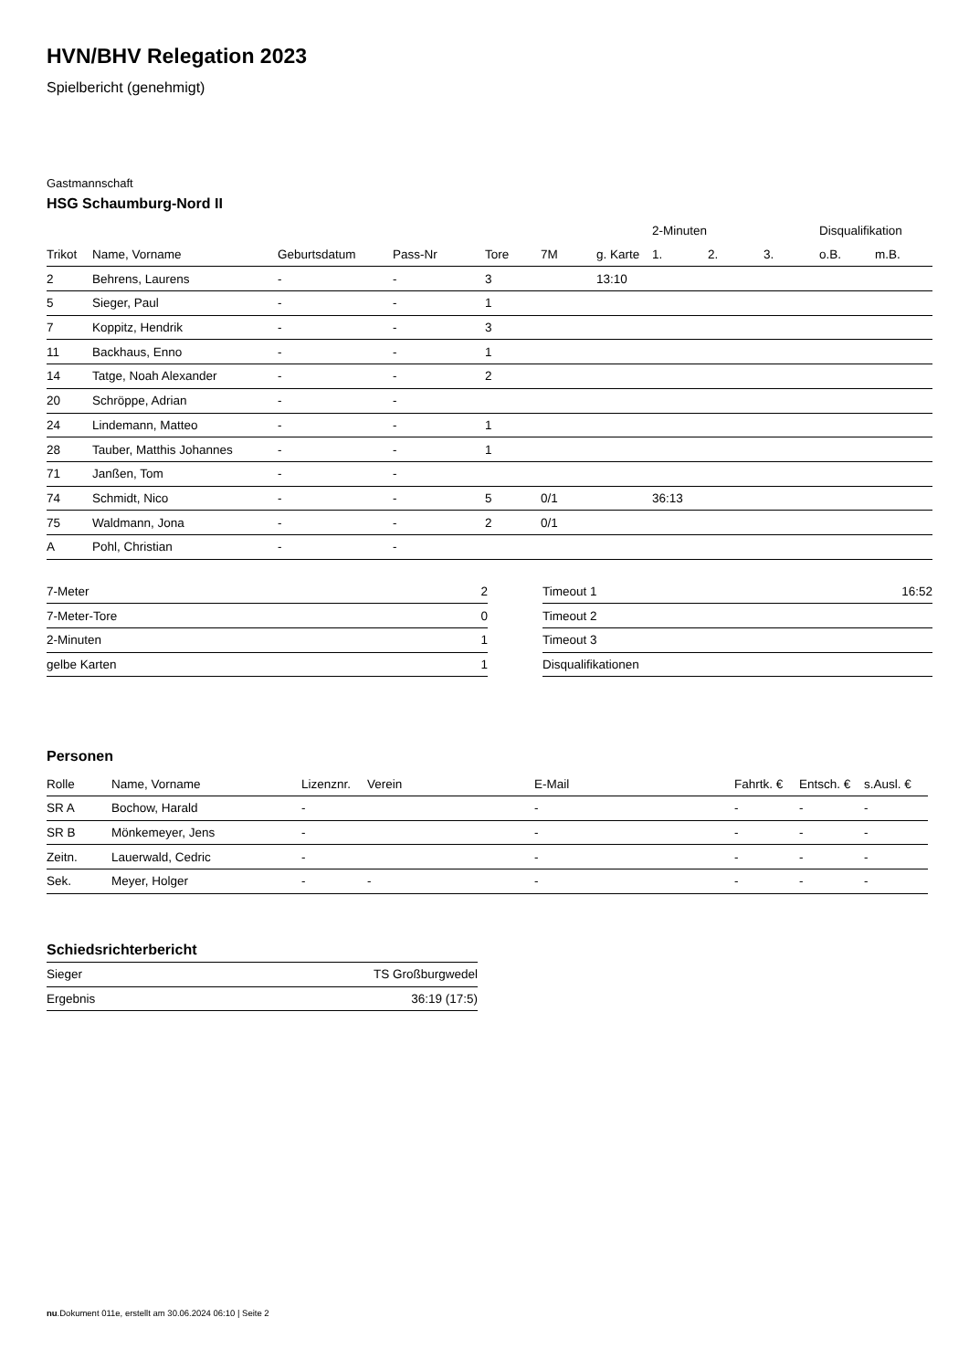HVN/BHV Relegation 2023
Spielbericht (genehmigt)
Gastmannschaft
HSG Schaumburg-Nord II
| | | | | | | | 2-Minuten | | | Disqualifikation | |
| --- | --- | --- | --- | --- | --- | --- | --- | --- | --- | --- | --- |
| Trikot | Name, Vorname | Geburtsdatum | Pass-Nr | Tore | 7M | g. Karte | 1. | 2. | 3. | o.B. | m.B. |
| 2 | Behrens, Laurens | - | - | 3 | | 13:10 | | | | | |
| 5 | Sieger, Paul | - | - | 1 | | | | | | | |
| 7 | Koppitz, Hendrik | - | - | 3 | | | | | | | |
| 11 | Backhaus, Enno | - | - | 1 | | | | | | | |
| 14 | Tatge, Noah Alexander | - | - | 2 | | | | | | | |
| 20 | Schröppe, Adrian | - | - | | | | | | | | |
| 24 | Lindemann, Matteo | - | - | 1 | | | | | | | |
| 28 | Tauber, Matthis Johannes | - | - | 1 | | | | | | | |
| 71 | Janßen, Tom | - | - | | | | | | | | |
| 74 | Schmidt, Nico | - | - | 5 | 0/1 | | 36:13 | | | | |
| 75 | Waldmann, Jona | - | - | 2 | 0/1 | | | | | | |
| A | Pohl, Christian | - | - | | | | | | | | |
| 7-Meter | 2 |
| 7-Meter-Tore | 0 |
| 2-Minuten | 1 |
| gelbe Karten | 1 |
| Timeout 1 | 16:52 |
| Timeout 2 | |
| Timeout 3 | |
| Disqualifikationen | |
Personen
| Rolle | Name, Vorname | Lizenznr. | Verein | E-Mail | Fahrtk. € | Entsch. € | s.Ausl. € |
| --- | --- | --- | --- | --- | --- | --- | --- |
| SR A | Bochow, Harald | - | | - | - | - | - |
| SR B | Mönkemeyer, Jens | - | | - | - | - | - |
| Zeitn. | Lauerwald, Cedric | - | | - | - | - | - |
| Sek. | Meyer, Holger | - | - | - | - | - | - |
Schiedsrichterbericht
| Sieger | TS Großburgwedel |
| Ergebnis | 36:19 (17:5) |
nu.Dokument 011e, erstellt am 30.06.2024 06:10 | Seite 2